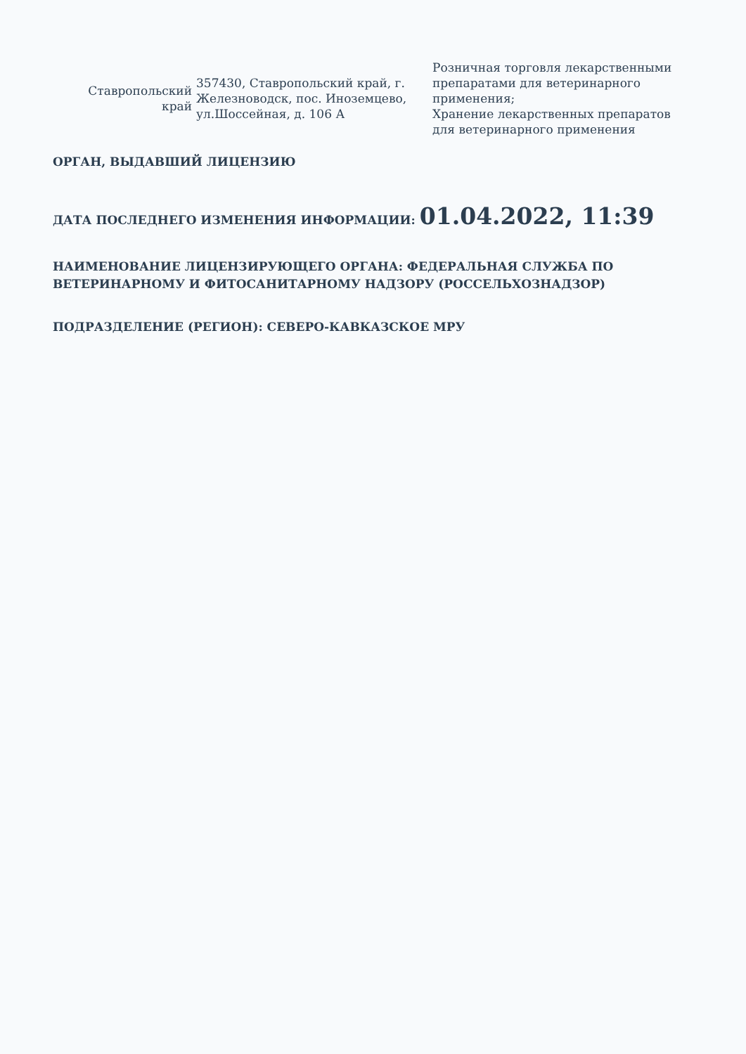| Ставропольский край | 357430, Ставропольский край, г. Железноводск, пос. Иноземцево, ул.Шоссейная, д. 106 А | Розничная торговля лекарственными препаратами для ветеринарного применения; Хранение лекарственных препаратов для ветеринарного применения |
ОРГАН, ВЫДАВШИЙ ЛИЦЕНЗИЮ
ДАТА ПОСЛЕДНЕГО ИЗМЕНЕНИЯ ИНФОРМАЦИИ: 01.04.2022, 11:39
НАИМЕНОВАНИЕ ЛИЦЕНЗИРУЮЩЕГО ОРГАНА: ФЕДЕРАЛЬНАЯ СЛУЖБА ПО ВЕТЕРИНАРНОМУ И ФИТОСАНИТАРНОМУ НАДЗОРУ (РОССЕЛЬХОЗНАДЗОР)
ПОДРАЗДЕЛЕНИЕ (РЕГИОН): СЕВЕРО-КАВКАЗСКОЕ МРУ